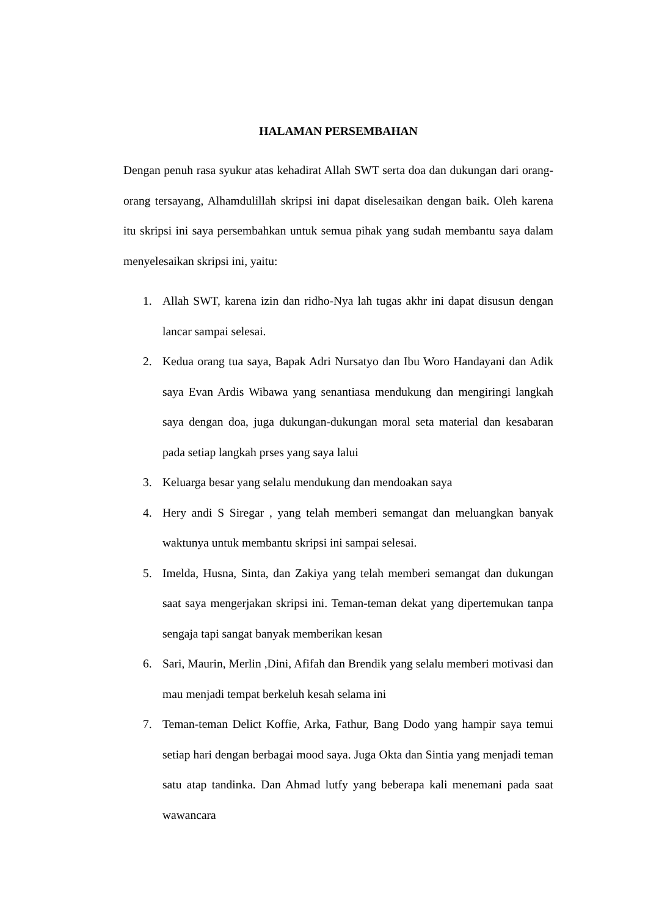HALAMAN PERSEMBAHAN
Dengan penuh rasa syukur atas kehadirat Allah SWT serta doa dan dukungan dari orang-orang tersayang, Alhamdulillah skripsi ini dapat diselesaikan dengan baik. Oleh karena itu skripsi ini saya persembahkan untuk semua pihak yang sudah membantu saya dalam menyelesaikan skripsi ini, yaitu:
1. Allah SWT, karena izin dan ridho-Nya lah tugas akhr ini dapat disusun dengan lancar sampai selesai.
2. Kedua orang tua saya, Bapak Adri Nursatyo dan Ibu Woro Handayani dan Adik saya Evan Ardis Wibawa yang senantiasa mendukung dan mengiringi langkah saya dengan doa, juga dukungan-dukungan moral seta material dan kesabaran pada setiap langkah prses yang saya lalui
3. Keluarga besar yang selalu mendukung dan mendoakan saya
4. Hery andi S Siregar , yang telah memberi semangat dan meluangkan banyak waktunya untuk membantu skripsi ini sampai selesai.
5. Imelda, Husna, Sinta, dan Zakiya yang telah memberi semangat dan dukungan saat saya mengerjakan skripsi ini. Teman-teman dekat yang dipertemukan tanpa sengaja tapi sangat banyak memberikan kesan
6. Sari, Maurin, Merlin ,Dini, Afifah dan Brendik yang selalu memberi motivasi dan mau menjadi tempat berkeluh kesah selama ini
7. Teman-teman Delict Koffie, Arka, Fathur, Bang Dodo yang hampir saya temui setiap hari dengan berbagai mood saya. Juga Okta dan Sintia yang menjadi teman satu atap tandinka. Dan Ahmad lutfy yang beberapa kali menemani pada saat wawancara